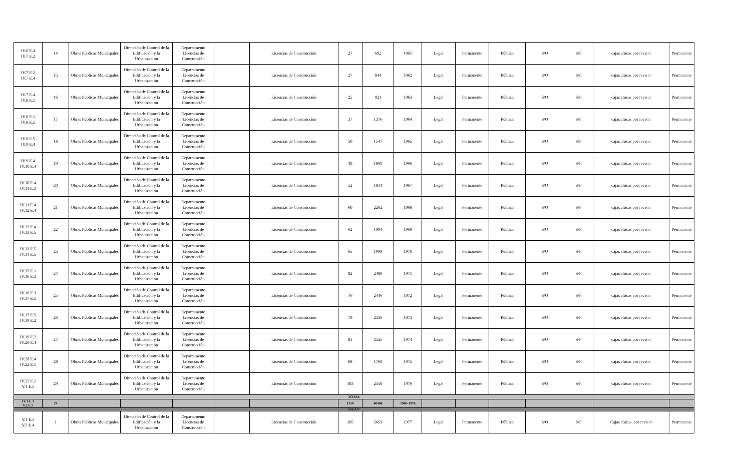| IV.6 E.4 IV.7 E.2 | 14 | Obras Públicas Municipales | Dirección de Control de la Edificación y la Urbanización | Departamento Licencias de Construcción | | Licencias de Construcción | 27 | 692 | 1961 | Legal | Permanente | Pública | S/O | S/F | cajas chicas por revisar | Permanente |
| IV.7 E.2 IV.7 E.4 | 15 | Obras Públicas Municipales | Dirección de Control de la Edificación y la Urbanización | Departamento Licencias de Construcción | | Licencias de Construcción | 27 | 844 | 1962 | Legal | Permanente | Pública | S/O | S/F | cajas chicas por revisar | Permanente |
| IV.7 E.4 IV.8 E.1 | 16 | Obras Públicas Municipales | Dirección de Control de la Edificación y la Urbanización | Departamento Licencias de Construcción | | Licencias de Construcción | 25 | 921 | 1963 | Legal | Permanente | Pública | S/O | S/F | cajas chicas por revisar | Permanente |
| IV.8 E.1 IV.8 E.5 | 17 | Obras Públicas Municipales | Dirección de Control de la Edificación y la Urbanización | Departamento Licencias de Construcción | | Licencias de Construcción | 37 | 1376 | 1964 | Legal | Permanente | Pública | S/O | S/F | cajas chicas por revisar | Permanente |
| IV.8 E.5 IV.9 E.4 | 18 | Obras Públicas Municipales | Dirección de Control de la Edificación y la Urbanización | Departamento Licencias de Construcción | | Licencias de Construcción | 50 | 1547 | 1965 | Legal | Permanente | Pública | S/O | S/F | cajas chicas por revisar | Permanente |
| IV.9 E.4 IV.10 E.4 | 19 | Obras Públicas Municipales | Dirección de Control de la Edificación y la Urbanización | Departamento Licencias de Construcción | | Licencias de Construcción | 49 | 1860 | 1966 | Legal | Permanente | Pública | S/O | S/F | cajas chicas por revisar | Permanente |
| IV.10 E.4 IV.11 E.3 | 20 | Obras Públicas Municipales | Dirección de Control de la Edificación y la Urbanización | Departamento Licencias de Construcción | | Licencias de Construcción | 52 | 1814 | 1967 | Legal | Permanente | Pública | S/O | S/F | cajas chicas por revisar | Permanente |
| IV.11 E.4 IV.12 E.4 | 21 | Obras Públicas Municipales | Dirección de Control de la Edificación y la Urbanización | Departamento Licencias de Construcción | | Licencias de Construcción | 60 | 2262 | 1968 | Legal | Permanente | Pública | S/O | S/F | cajas chicas por revisar | Permanente |
| IV.12 E.4 IV.13 E.5 | 22 | Obras Públicas Municipales | Dirección de Control de la Edificación y la Urbanización | Departamento Licencias de Construcción | | Licencias de Construcción | 62 | 1994 | 1969 | Legal | Permanente | Pública | S/O | S/F | cajas chicas por revisar | Permanente |
| IV.13 E.5 IV.14 E.5 | 23 | Obras Públicas Municipales | Dirección de Control de la Edificación y la Urbanización | Departamento Licencias de Construcción | | Licencias de Construcción | 65 | 1999 | 1970 | Legal | Permanente | Pública | S/O | S/F | cajas chicas por revisar | Permanente |
| IV.15 E.1 IV.16 E.3 | 24 | Obras Públicas Municipales | Dirección de Control de la Edificación y la Urbanización | Departamento Licencias de Construcción | | Licencias de Construcción | 82 | 2489 | 1971 | Legal | Permanente | Pública | S/O | S/F | cajas chicas por revisar | Permanente |
| IV.16 E.3 IV.17 E.5 | 25 | Obras Públicas Municipales | Dirección de Control de la Edificación y la Urbanización | Departamento Licencias de Construcción | | Licencias de Construcción | 76 | 2446 | 1972 | Legal | Permanente | Pública | S/O | S/F | cajas chicas por revisar | Permanente |
| IV.17 E.5 IV.19 E.2 | 26 | Obras Públicas Municipales | Dirección de Control de la Edificación y la Urbanización | Departamento Licencias de Construcción | | Licencias de Construcción | 79 | 2336 | 1973 | Legal | Permanente | Pública | S/O | S/F | cajas chicas por revisar | Permanente |
| IV.19 E.2 IV.20 E.4 | 27 | Obras Públicas Municipales | Dirección de Control de la Edificación y la Urbanización | Departamento Licencias de Construcción | | Licencias de Construcción | 81 | 2525 | 1974 | Legal | Permanente | Pública | S/O | S/F | cajas chicas por revisar | Permanente |
| IV.20 E.4 IV.22 E.1 | 28 | Obras Públicas Municipales | Dirección de Control de la Edificación y la Urbanización | Departamento Licencias de Construcción | | Licencias de Construcción | 68 | 1760 | 1975 | Legal | Permanente | Pública | S/O | S/F | cajas chicas por revisar | Permanente |
| IV.22 E.1 V.1 E.5 | 29 | Obras Públicas Municipales | Dirección de Control de la Edificación y la Urbanización | Departamento Licencias de Construcción | | Licencias de Construcción | 103 | 2550 | 1976 | Legal | Permanente | Pública | S/O | S/F | cajas chicas por revisar | Permanente |
| TOTAL | | | | | | | | | | | | | | | | |
| IV.1 E.1 V.2 E.5 | 29 | | | | | | 1258 | 40406 | 1948-1976 | | | | | | | |
| ISLA V | | | | | | | | | | | | | | | | |
| V.1 E.5 V.3 E.4 | 1 | Obras Públicas Municipales | Dirección de Control de la Edificación y la Urbanización | Departamento Licencias de Construcción | | Licencias de Construcción | 105 | 2653 | 1977 | Legal | Permanente | Pública | S/O | S/F | Cajas chicas. por revisar | Permanente |